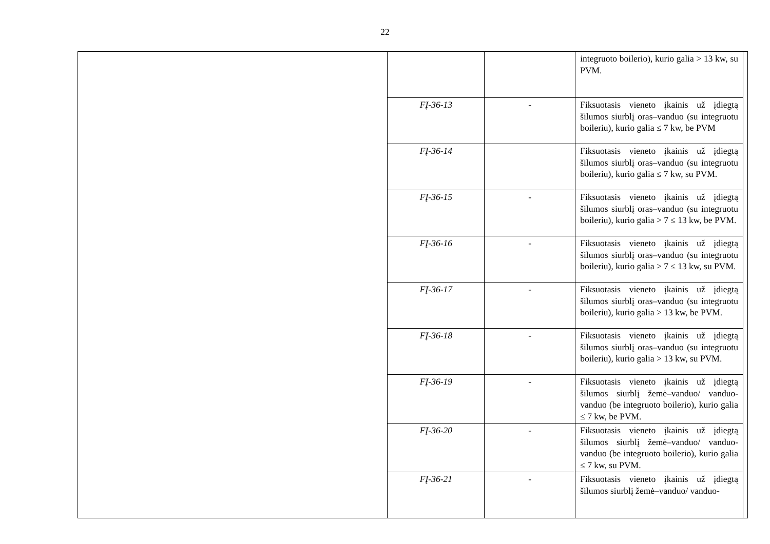22
| | | | integruoto boilerio), kurio galia > 13 kw, su PVM. | |
| | FĮ-36-13 | - | Fiksuotasis vieneto įkainis už įdiegtą šilumos siurblį oras–vanduo (su integruotu boileriu), kurio galia ≤ 7 kw, be PVM | |
| | FĮ-36-14 | | Fiksuotasis vieneto įkainis už įdiegtą šilumos siurblį oras–vanduo (su integruotu boileriu), kurio galia ≤ 7 kw, su PVM. | |
| | FĮ-36-15 | - | Fiksuotasis vieneto įkainis už įdiegtą šilumos siurblį oras–vanduo (su integruotu boileriu), kurio galia > 7 ≤ 13 kw, be PVM. | |
| | FĮ-36-16 | - | Fiksuotasis vieneto įkainis už įdiegtą šilumos siurblį oras–vanduo (su integruotu boileriu), kurio galia > 7 ≤ 13 kw, su PVM. | |
| | FĮ-36-17 | - | Fiksuotasis vieneto įkainis už įdiegtą šilumos siurblį oras–vanduo (su integruotu boileriu), kurio galia > 13 kw, be PVM. | |
| | FĮ-36-18 | - | Fiksuotasis vieneto įkainis už įdiegtą šilumos siurblį oras–vanduo (su integruotu boileriu), kurio galia > 13 kw, su PVM. | |
| | FĮ-36-19 | - | Fiksuotasis vieneto įkainis už įdiegtą šilumos siurblį žemė–vanduo/ vanduo-vanduo (be integruoto boilerio), kurio galia ≤ 7 kw, be PVM. | |
| | FĮ-36-20 | - | Fiksuotasis vieneto įkainis už įdiegtą šilumos siurblį žemė–vanduo/ vanduo-vanduo (be integruoto boilerio), kurio galia ≤ 7 kw, su PVM. | |
| | FĮ-36-21 | - | Fiksuotasis vieneto įkainis už įdiegtą šilumos siurblį žemė–vanduo/ vanduo- | |